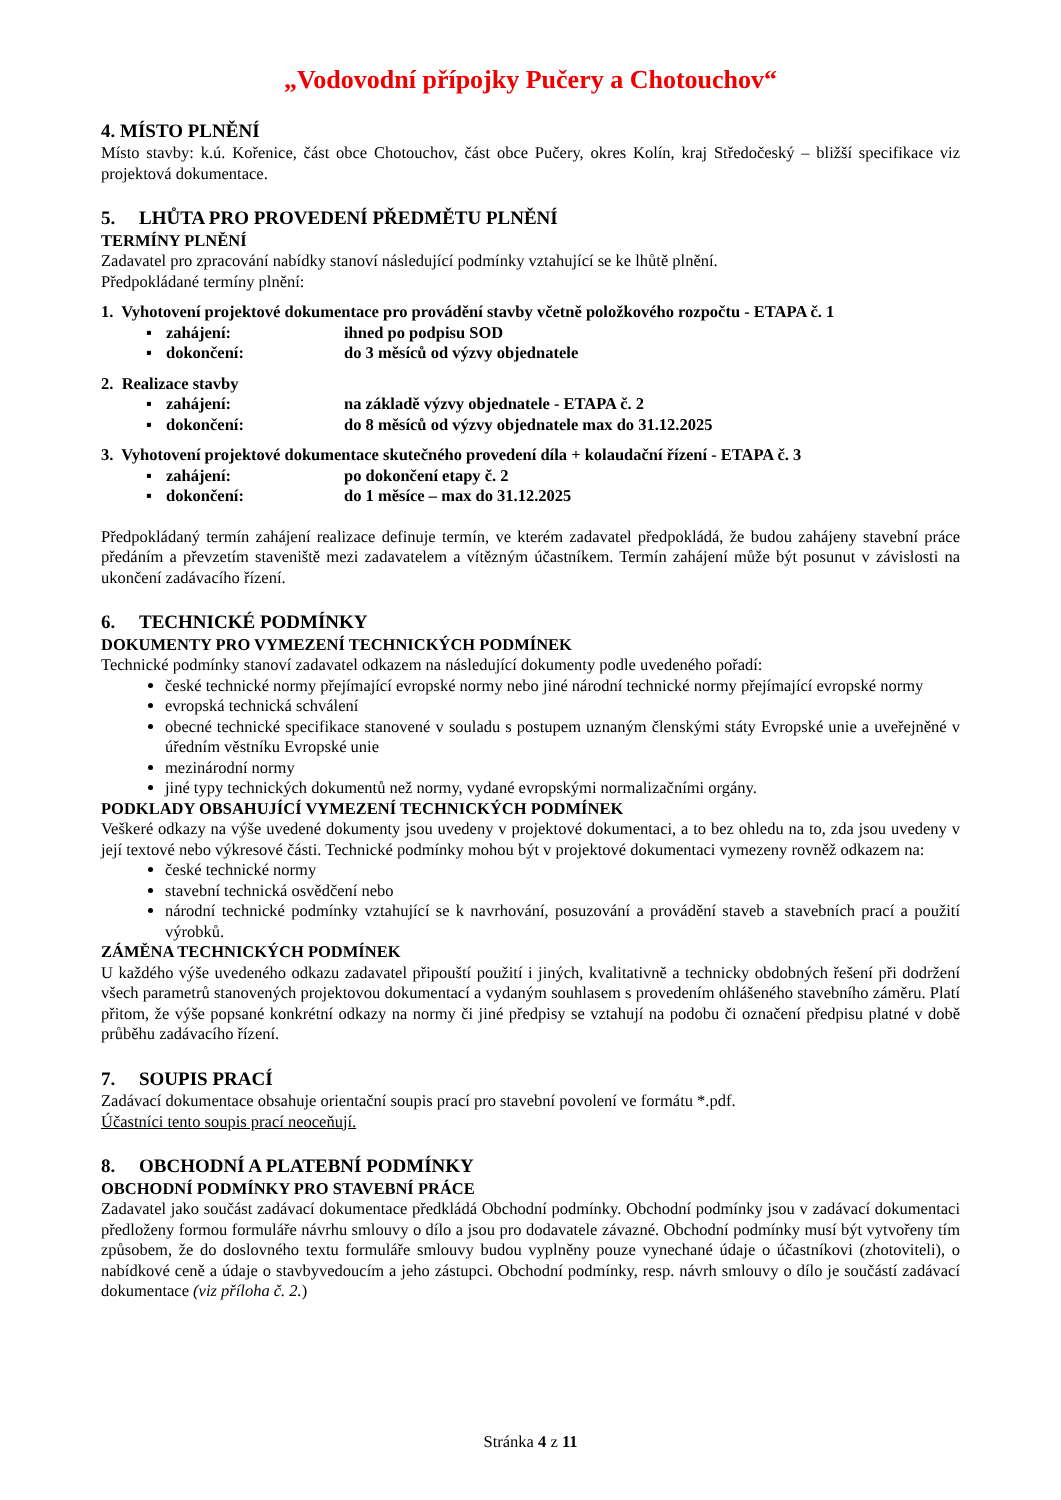„Vodovodní přípojky Pučery a Chotouchov“
4. MÍSTO PLNĚNÍ
Místo stavby: k.ú. Kořenice, část obce Chotouchov, část obce Pučery, okres Kolín, kraj Středočeský – bližší specifikace viz projektová dokumentace.
5. LHŮTA PRO PROVEDENÍ PŘEDMĚTU PLNĚNÍ
TERMÍNY PLNĚNÍ
Zadavatel pro zpracování nabídky stanoví následující podmínky vztahující se ke lhůtě plnění.
Předpokládané termíny plnění:
1. Vyhotovení projektové dokumentace pro provádění stavby včetně položkového rozpočtu - ETAPA č. 1
▪ zahájení: ihned po podpisu SOD
▪ dokončení: do 3 měsíců od výzvy objednatele
2. Realizace stavby
▪ zahájení: na základě výzvy objednatele - ETAPA č. 2
▪ dokončení: do 8 měsíců od výzvy objednatele max do 31.12.2025
3. Vyhotovení projektové dokumentace skutečného provedení díla + kolaudační řízení - ETAPA č. 3
▪ zahájení: po dokončení etapy č. 2
▪ dokončení: do 1 měsíce – max do 31.12.2025
Předpokládaný termín zahájení realizace definuje termín, ve kterém zadavatel předpokládá, že budou zahájeny stavební práce předáním a převzetím staveniště mezi zadavatelem a vítězným účastníkem. Termín zahájení může být posunut v závislosti na ukončení zadávacího řízení.
6. TECHNICKÉ PODMÍNKY
DOKUMENTY PRO VYMEZENÍ TECHNICKÝCH PODMÍNEK
Technické podmínky stanoví zadavatel odkazem na následující dokumenty podle uvedeného pořadí:
české technické normy přejímající evropské normy nebo jiné národní technické normy přejímající evropské normy
evropská technická schválení
obecné technické specifikace stanovené v souladu s postupem uznaným členskými státy Evropské unie a uveřejněné v úředním věstníku Evropské unie
mezinárodní normy
jiné typy technických dokumentů než normy, vydané evropskými normalizačními orgány.
PODKLADY OBSAHUJÍCÍ VYMEZENÍ TECHNICKÝCH PODMÍNEK
Veškeré odkazy na výše uvedené dokumenty jsou uvedeny v projektové dokumentaci, a to bez ohledu na to, zda jsou uvedeny v její textové nebo výkresové části. Technické podmínky mohou být v projektové dokumentaci vymezeny rovněž odkazem na:
české technické normy
stavební technická osvědčení nebo
národní technické podmínky vztahující se k navrhování, posuzování a provádění staveb a stavebních prací a použití výrobků.
ZÁMĚNA TECHNICKÝCH PODMÍNEK
U každého výše uvedeného odkazu zadavatel připouští použití i jiných, kvalitativně a technicky obdobných řešení při dodržení všech parametrů stanovených projektovou dokumentací a vydaným souhlasem s provedením ohlášeného stavebního záměru. Platí přitom, že výše popsané konkrétní odkazy na normy či jiné předpisy se vztahují na podobu či označení předpisu platné v době průběhu zadávacího řízení.
7. SOUPIS PRACÍ
Zadávací dokumentace obsahuje orientační soupis prací pro stavební povolení ve formátu *.pdf.
Účastníci tento soupis prací neoceňují.
8. OBCHODNÍ A PLATEBNÍ PODMÍNKY
OBCHODNÍ PODMÍNKY PRO STAVEBNÍ PRÁCE
Zadavatel jako součást zadávací dokumentace předkládá Obchodní podmínky. Obchodní podmínky jsou v zadávací dokumentaci předloženy formou formuláře návrhu smlouvy o dílo a jsou pro dodavatele závazné. Obchodní podmínky musí být vytvořeny tím způsobem, že do doslovného textu formuláře smlouvy budou vyplněny pouze vynechané údaje o účastníkovi (zhotoviteli), o nabídkové ceně a údaje o stavbyvedoucím a jeho zástupci. Obchodní podmínky, resp. návrh smlouvy o dílo je součástí zadávací dokumentace (viz příloha č. 2.)
Stránka 4 z 11